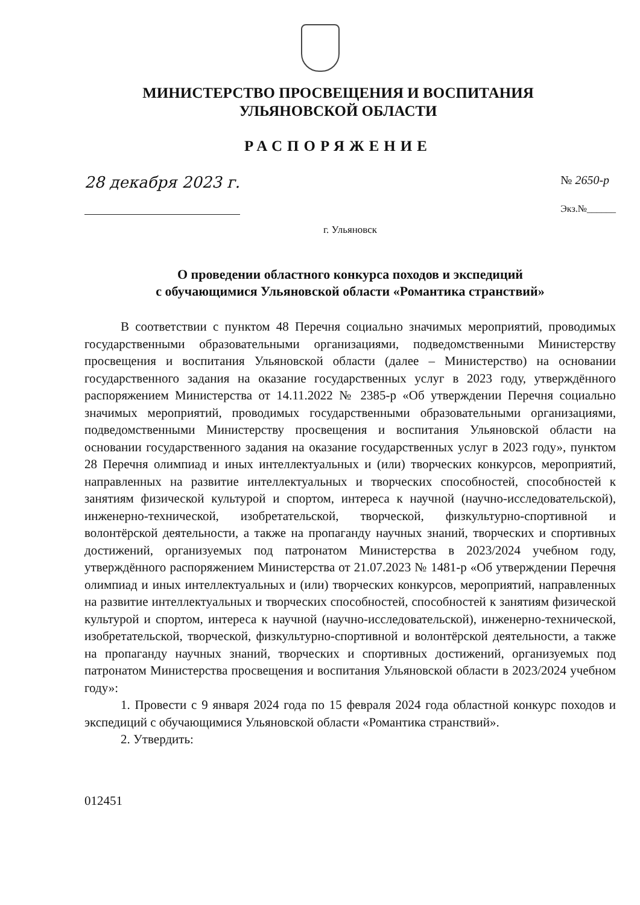МИНИСТЕРСТВО ПРОСВЕЩЕНИЯ И ВОСПИТАНИЯ
УЛЬЯНОВСКОЙ ОБЛАСТИ
РАСПОРЯЖЕНИЕ
28 декабря 2023 г. № 2650-р
Экз.№______
г. Ульяновск
О проведении областного конкурса походов и экспедиций
с обучающимися Ульяновской области «Романтика странствий»
В соответствии с пунктом 48 Перечня социально значимых мероприятий, проводимых государственными образовательными организациями, подведомственными Министерству просвещения и воспитания Ульяновской области (далее – Министерство) на основании государственного задания на оказание государственных услуг в 2023 году, утверждённого распоряжением Министерства от 14.11.2022 № 2385-р «Об утверждении Перечня социально значимых мероприятий, проводимых государственными образовательными организациями, подведомственными Министерству просвещения и воспитания Ульяновской области на основании государственного задания на оказание государственных услуг в 2023 году», пунктом 28 Перечня олимпиад и иных интеллектуальных и (или) творческих конкурсов, мероприятий, направленных на развитие интеллектуальных и творческих способностей, способностей к занятиям физической культурой и спортом, интереса к научной (научно-исследовательской), инженерно-технической, изобретательской, творческой, физкультурно-спортивной и волонтёрской деятельности, а также на пропаганду научных знаний, творческих и спортивных достижений, организуемых под патронатом Министерства в 2023/2024 учебном году, утверждённого распоряжением Министерства от 21.07.2023 № 1481-р «Об утверждении Перечня олимпиад и иных интеллектуальных и (или) творческих конкурсов, мероприятий, направленных на развитие интеллектуальных и творческих способностей, способностей к занятиям физической культурой и спортом, интереса к научной (научно-исследовательской), инженерно-технической, изобретательской, творческой, физкультурно-спортивной и волонтёрской деятельности, а также на пропаганду научных знаний, творческих и спортивных достижений, организуемых под патронатом Министерства просвещения и воспитания Ульяновской области в 2023/2024 учебном году»:
1. Провести с 9 января 2024 года по 15 февраля 2024 года областной конкурс походов и экспедиций с обучающимися Ульяновской области «Романтика странствий».
2. Утвердить:
012451